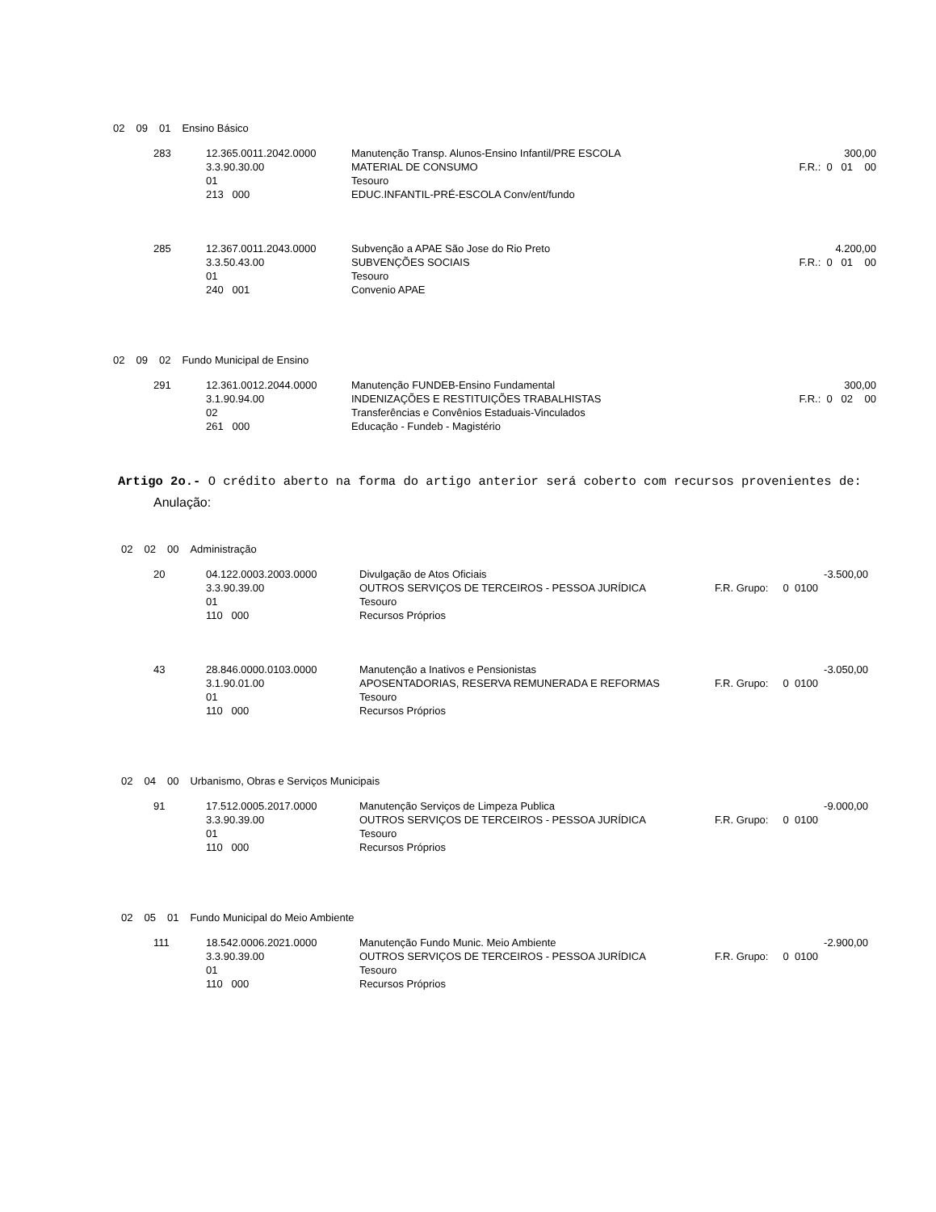| 02 | 09 | 01 | Ensino Básico |
| 283 | 12.365.0011.2042.0000 | Manutenção Transp. Alunos-Ensino Infantil/PRE ESCOLA | 300,00 |
| | 3.3.90.30.00 | MATERIAL DE CONSUMO | F.R.: 0 01 00 |
| | 01 | Tesouro | |
| | 213 000 | EDUC.INFANTIL-PRÉ-ESCOLA Conv/ent/fundo | |
| 285 | 12.367.0011.2043.0000 | Subvenção a APAE São Jose do Rio Preto | 4.200,00 |
| | 3.3.50.43.00 | SUBVENÇÕES SOCIAIS | F.R.: 0 01 00 |
| | 01 | Tesouro | |
| | 240 001 | Convenio APAE | |
| 02 | 09 | 02 | Fundo Municipal de Ensino |
| 291 | 12.361.0012.2044.0000 | Manutenção FUNDEB-Ensino Fundamental | 300,00 |
| | 3.1.90.94.00 | INDENIZAÇÕES E RESTITUIÇÕES TRABALHISTAS | F.R.: 0 02 00 |
| | 02 | Transferências e Convênios Estaduais-Vinculados | |
| | 261 000 | Educação - Fundeb - Magistério | |
Artigo 2o.- O crédito aberto na forma do artigo anterior será coberto com recursos provenientes de:
Anulação:
| 02 | 02 | 00 | Administração |
| 20 | 04.122.0003.2003.0000 | Divulgação de Atos Oficiais | -3.500,00 |
| | 3.3.90.39.00 | OUTROS SERVIÇOS DE TERCEIROS - PESSOA JURÍDICA | F.R. Grupo: 0 0100 |
| | 01 | Tesouro | |
| | 110 000 | Recursos Próprios | |
| 43 | 28.846.0000.0103.0000 | Manutenção a Inativos e Pensionistas | -3.050,00 |
| | 3.1.90.01.00 | APOSENTADORIAS, RESERVA REMUNERADA E REFORMAS | F.R. Grupo: 0 0100 |
| | 01 | Tesouro | |
| | 110 000 | Recursos Próprios | |
| 02 | 04 | 00 | Urbanismo, Obras e Serviços Municipais |
| 91 | 17.512.0005.2017.0000 | Manutenção Serviços de Limpeza Publica | -9.000,00 |
| | 3.3.90.39.00 | OUTROS SERVIÇOS DE TERCEIROS - PESSOA JURÍDICA | F.R. Grupo: 0 0100 |
| | 01 | Tesouro | |
| | 110 000 | Recursos Próprios | |
| 02 | 05 | 01 | Fundo Municipal do Meio Ambiente |
| 111 | 18.542.0006.2021.0000 | Manutenção Fundo Munic. Meio Ambiente | -2.900,00 |
| | 3.3.90.39.00 | OUTROS SERVIÇOS DE TERCEIROS - PESSOA JURÍDICA | F.R. Grupo: 0 0100 |
| | 01 | Tesouro | |
| | 110 000 | Recursos Próprios | |